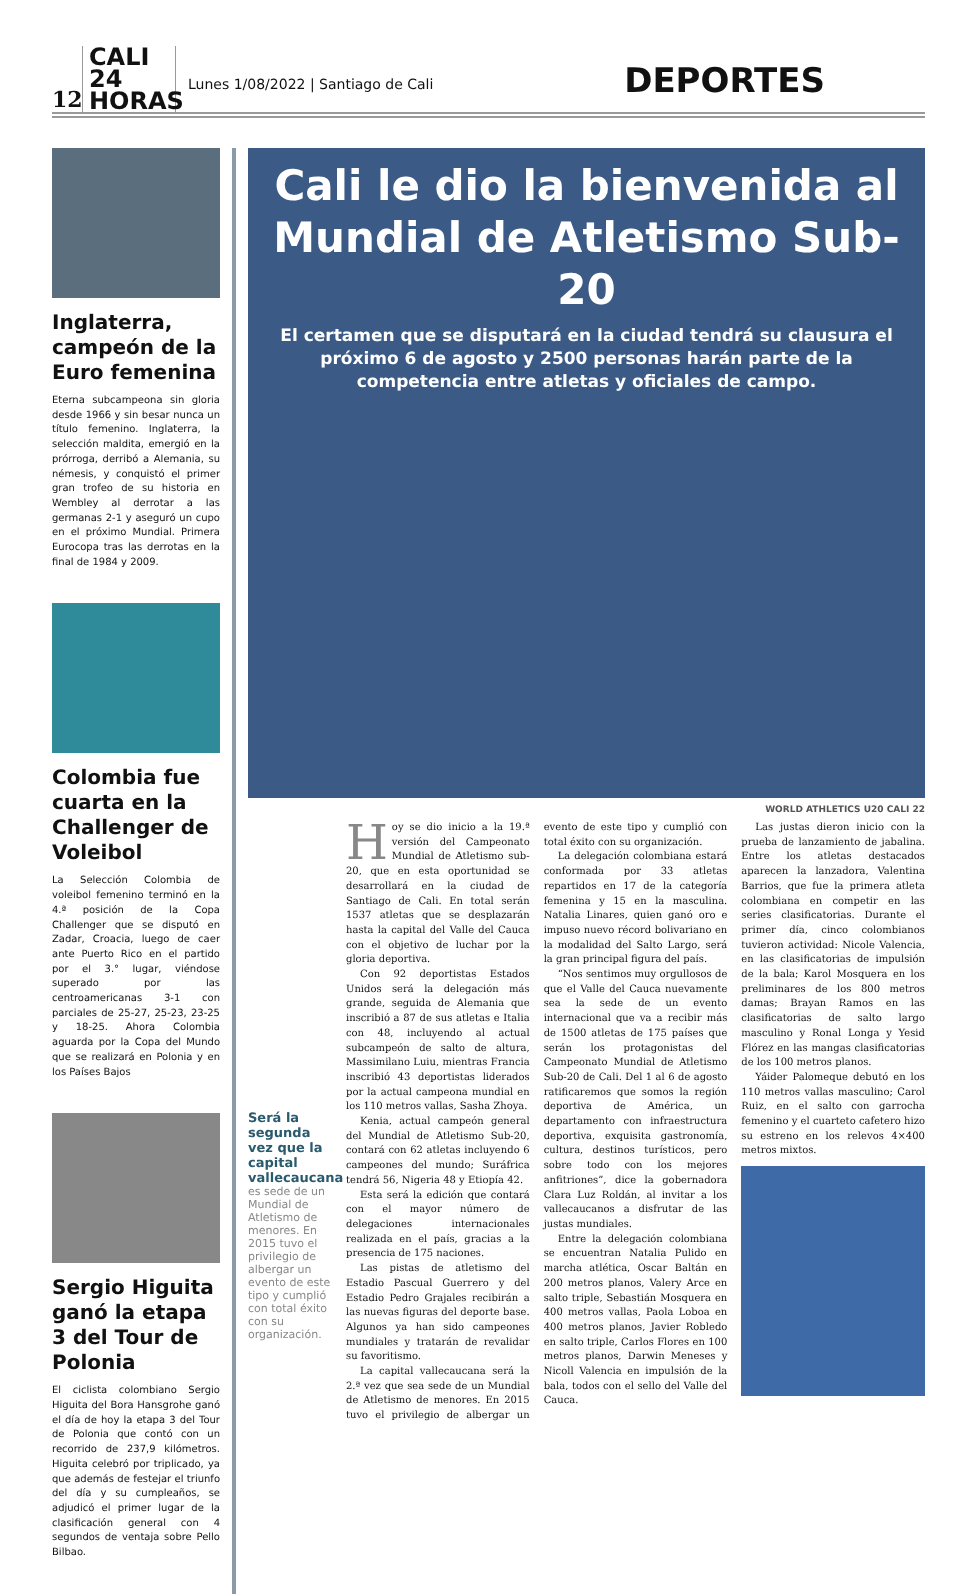12
CALI 24
HORAS
Lunes 1/08/2022 | Santiago de Cali
DEPORTES
Inglaterra, campeón de la Euro femenina
Eterna subcampeona sin gloria desde 1966 y sin besar nunca un título femenino. Inglaterra, la selección maldita, emergió en la prórroga, derribó a Alemania, su némesis, y conquistó el primer gran trofeo de su historia en Wembley al derrotar a las germanas 2-1 y aseguró un cupo en el próximo Mundial. Primera Eurocopa tras las derrotas en la final de 1984 y 2009.
Colombia fue cuarta en la Challenger de Voleibol
La Selección Colombia de voleibol femenino terminó en la 4.ª posición de la Copa Challenger que se disputó en Zadar, Croacia, luego de caer ante Puerto Rico en el partido por el 3.° lugar, viéndose superado por las centroamericanas 3-1 con parciales de 25-27, 25-23, 23-25 y 18-25. Ahora Colombia aguarda por la Copa del Mundo que se realizará en Polonia y en los Países Bajos
Sergio Higuita ganó la etapa 3 del Tour de Polonia
El ciclista colombiano Sergio Higuita del Bora Hansgrohe ganó el día de hoy la etapa 3 del Tour de Polonia que contó con un recorrido de 237,9 kilómetros. Higuita celebró por triplicado, ya que además de festejar el triunfo del día y su cumpleaños, se adjudicó el primer lugar de la clasificación general con 4 segundos de ventaja sobre Pello Bilbao.
Cali le dio la bienvenida al Mundial de Atletismo Sub-20
El certamen que se disputará en la ciudad tendrá su clausura el próximo 6 de agosto y 2500 personas harán parte de la competencia entre atletas y oficiales de campo.
WORLD ATHLETICS U20 CALI 22
Será la segunda vez que la capital vallecaucana
es sede de un Mundial de Atletismo de menores. En 2015 tuvo el privilegio de albergar un evento de este tipo y cumplió con total éxito con su organización.
Hoy se dio inicio a la 19.ª versión del Campeonato Mundial de Atletismo sub-20, que en esta oportunidad se desarrollará en la ciudad de Santiago de Cali. En total serán 1537 atletas que se desplazarán hasta la capital del Valle del Cauca con el objetivo de luchar por la gloria deportiva.
Con 92 deportistas Estados Unidos será la delegación más grande, seguida de Alemania que inscribió a 87 de sus atletas e Italia con 48, incluyendo al actual subcampeón de salto de altura, Massimilano Luiu, mientras Francia inscribió 43 deportistas liderados por la actual campeona mundial en los 110 metros vallas, Sasha Zhoya.
Kenia, actual campeón general del Mundial de Atletismo Sub-20, contará con 62 atletas incluyendo 6 campeones del mundo; Suráfrica tendrá 56, Nigeria 48 y Etiopía 42.
Esta será la edición que contará con el mayor número de delegaciones internacionales realizada en el país, gracias a la presencia de 175 naciones.
Las pistas de atletismo del Estadio Pascual Guerrero y del Estadio Pedro Grajales recibirán a las nuevas figuras del deporte base. Algunos ya han sido campeones mundiales y tratarán de revalidar su favoritismo.
La capital vallecaucana será la 2.ª vez que sea sede de un Mundial de Atletismo de menores. En 2015 tuvo el privilegio de albergar un evento de este tipo y cumplió con total éxito con su organización.
La delegación colombiana estará conformada por 33 atletas repartidos en 17 de la categoría femenina y 15 en la masculina. Natalia Linares, quien ganó oro e impuso nuevo récord bolivariano en la modalidad del Salto Largo, será la gran principal figura del país.
“Nos sentimos muy orgullosos de que el Valle del Cauca nuevamente sea la sede de un evento internacional que va a recibir más de 1500 atletas de 175 países que serán los protagonistas del Campeonato Mundial de Atletismo Sub-20 de Cali. Del 1 al 6 de agosto ratificaremos que somos la región deportiva de América, un departamento con infraestructura deportiva, exquisita gastronomía, cultura, destinos turísticos, pero sobre todo con los mejores anfitriones”, dice la gobernadora Clara Luz Roldán, al invitar a los vallecaucanos a disfrutar de las justas mundiales.
Entre la delegación colombiana se encuentran Natalia Pulido en marcha atlética, Oscar Baltán en 200 metros planos, Valery Arce en salto triple, Sebastián Mosquera en 400 metros vallas, Paola Loboa en 400 metros planos, Javier Robledo en salto triple, Carlos Flores en 100 metros planos, Darwin Meneses y Nicoll Valencia en impulsión de la bala, todos con el sello del Valle del Cauca.
Las justas dieron inicio con la prueba de lanzamiento de jabalina. Entre los atletas destacados aparecen la lanzadora, Valentina Barrios, que fue la primera atleta colombiana en competir en las series clasificatorias. Durante el primer día, cinco colombianos tuvieron actividad: Nicole Valencia, en las clasificatorias de impulsión de la bala; Karol Mosquera en los preliminares de los 800 metros damas; Brayan Ramos en las clasificatorias de salto largo masculino y Ronal Longa y Yesid Flórez en las mangas clasificatorias de los 100 metros planos.
Yáider Palomeque debutó en los 110 metros vallas masculino; Carol Ruiz, en el salto con garrocha femenino y el cuarteto cafetero hizo su estreno en los relevos 4×400 metros mixtos.